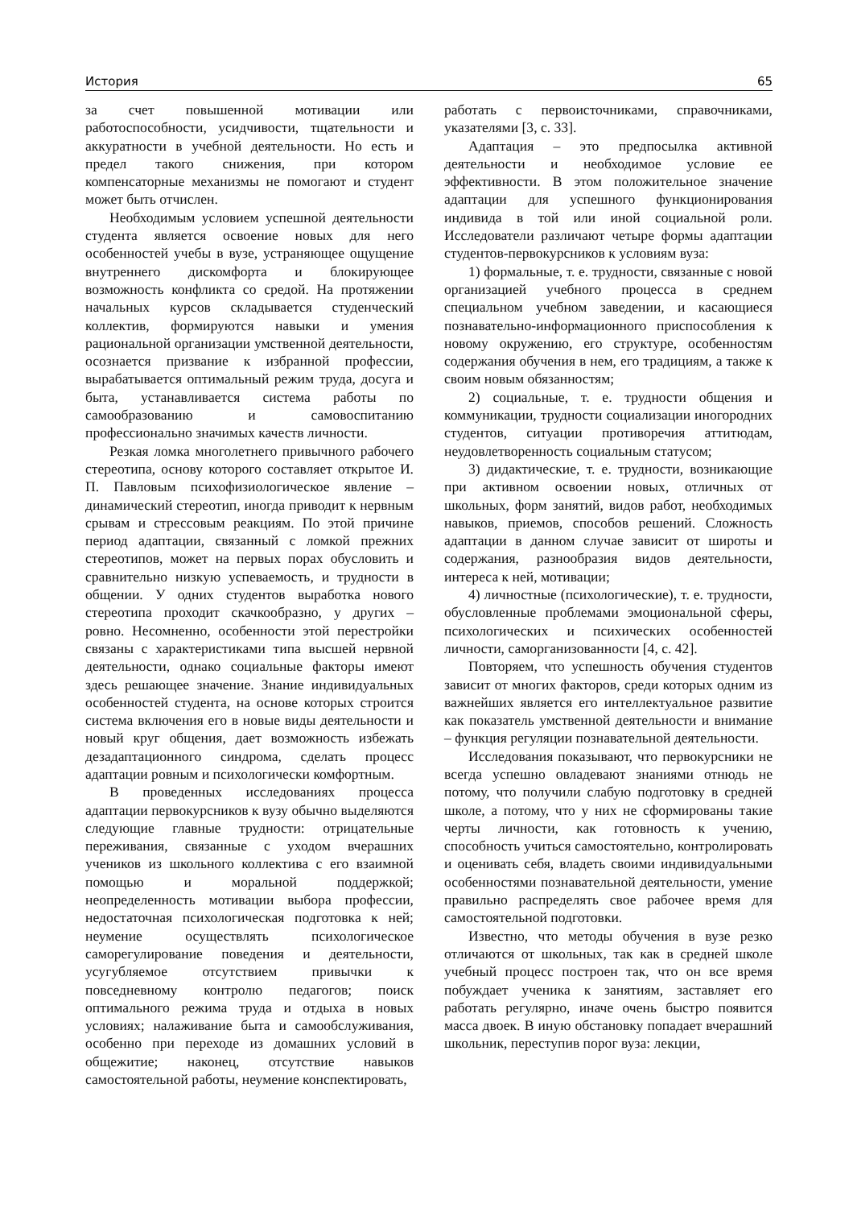История 65
за счет повышенной мотивации или работоспособности, усидчивости, тщательности и аккуратности в учебной деятельности. Но есть и предел такого снижения, при котором компенсаторные механизмы не помогают и студент может быть отчислен.
Необходимым условием успешной деятельности студента является освоение новых для него особенностей учебы в вузе, устраняющее ощущение внутреннего дискомфорта и блокирующее возможность конфликта со средой. На протяжении начальных курсов складывается студенческий коллектив, формируются навыки и умения рациональной организации умственной деятельности, осознается призвание к избранной профессии, вырабатывается оптимальный режим труда, досуга и быта, устанавливается система работы по самообразованию и самовоспитанию профессионально значимых качеств личности.
Резкая ломка многолетнего привычного рабочего стереотипа, основу которого составляет открытое И. П. Павловым психофизиологическое явление – динамический стереотип, иногда приводит к нервным срывам и стрессовым реакциям. По этой причине период адаптации, связанный с ломкой прежних стереотипов, может на первых порах обусловить и сравнительно низкую успеваемость, и трудности в общении. У одних студентов выработка нового стереотипа проходит скачкообразно, у других – ровно. Несомненно, особенности этой перестройки связаны с характеристиками типа высшей нервной деятельности, однако социальные факторы имеют здесь решающее значение. Знание индивидуальных особенностей студента, на основе которых строится система включения его в новые виды деятельности и новый круг общения, дает возможность избежать дезадаптационного синдрома, сделать процесс адаптации ровным и психологически комфортным.
В проведенных исследованиях процесса адаптации первокурсников к вузу обычно выделяются следующие главные трудности: отрицательные переживания, связанные с уходом вчерашних учеников из школьного коллектива с его взаимной помощью и моральной поддержкой; неопределенность мотивации выбора профессии, недостаточная психологическая подготовка к ней; неумение осуществлять психологическое саморегулирование поведения и деятельности, усугубляемое отсутствием привычки к повседневному контролю педагогов; поиск оптимального режима труда и отдыха в новых условиях; налаживание быта и самообслуживания, особенно при переходе из домашних условий в общежитие; наконец, отсутствие навыков самостоятельной работы, неумение конспектировать,
работать с первоисточниками, справочниками, указателями [3, с. 33].
Адаптация – это предпосылка активной деятельности и необходимое условие ее эффективности. В этом положительное значение адаптации для успешного функционирования индивида в той или иной социальной роли. Исследователи различают четыре формы адаптации студентов-первокурсников к условиям вуза:
1) формальные, т. е. трудности, связанные с новой организацией учебного процесса в среднем специальном учебном заведении, и касающиеся познавательно-информационного приспособления к новому окружению, его структуре, особенностям содержания обучения в нем, его традициям, а также к своим новым обязанностям;
2) социальные, т. е. трудности общения и коммуникации, трудности социализации иногородних студентов, ситуации противоречия аттитюдам, неудовлетворенность социальным статусом;
3) дидактические, т. е. трудности, возникающие при активном освоении новых, отличных от школьных, форм занятий, видов работ, необходимых навыков, приемов, способов решений. Сложность адаптации в данном случае зависит от широты и содержания, разнообразия видов деятельности, интереса к ней, мотивации;
4) личностные (психологические), т. е. трудности, обусловленные проблемами эмоциональной сферы, психологических и психических особенностей личности, саморганизованности [4, с. 42].
Повторяем, что успешность обучения студентов зависит от многих факторов, среди которых одним из важнейших является его интеллектуальное развитие как показатель умственной деятельности и внимание – функция регуляции познавательной деятельности.
Исследования показывают, что первокурсники не всегда успешно овладевают знаниями отнюдь не потому, что получили слабую подготовку в средней школе, а потому, что у них не сформированы такие черты личности, как готовность к учению, способность учиться самостоятельно, контролировать и оценивать себя, владеть своими индивидуальными особенностями познавательной деятельности, умение правильно распределять свое рабочее время для самостоятельной подготовки.
Известно, что методы обучения в вузе резко отличаются от школьных, так как в средней школе учебный процесс построен так, что он все время побуждает ученика к занятиям, заставляет его работать регулярно, иначе очень быстро появится масса двоек. В иную обстановку попадает вчерашний школьник, переступив порог вуза: лекции,